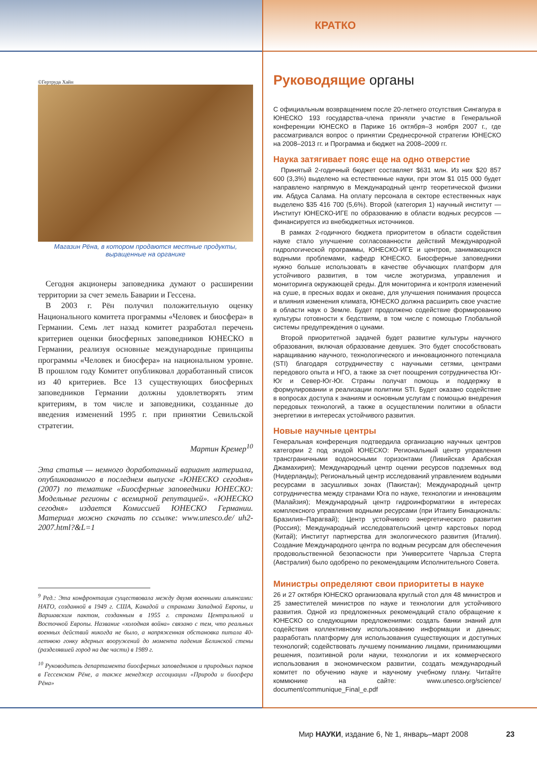КРАТКО
©Гертруда Хайн
Магазин Рёна, в котором продаются местные продукты, выращенные на органике
Сегодня акционеры заповедника думают о расширении территории за счет земель Баварии и Гессена.
В 2003 г. Рён получил положительную оценку Национального комитета программы «Человек и биосфера» в Германии. Семь лет назад комитет разработал перечень критериев оценки биосферных заповедников ЮНЕСКО в Германии, реализуя основные международные принципы программы «Человек и биосфера» на национальном уровне. В прошлом году Комитет опубликовал доработанный список из 40 критериев. Все 13 существующих биосферных заповедников Германии должны удовлетворять этим критериям, в том числе и заповедники, созданные до введения изменений 1995 г. при принятии Севильской стратегии.
Мартин Кремер<sup>10</sup>
Эта статья — немного доработанный вариант материала, опубликованного в последнем выпуске «ЮНЕСКО сегодня» (2007) по тематике «Биосферные заповедники ЮНЕСКО: Модельные регионы с всемирной репутацией». «ЮНЕСКО сегодня» издается Комиссией ЮНЕСКО Германии. Материал можно скачать по ссылке: www.unesco.de/ uh2-2007.html?&L=1
<sup>9</sup> Ред.: Эта конфронтация существовала между двумя военными альянсами: НАТО, созданной в 1949 г. США, Канадой и странами Западной Европы, и Варшавским пактом, созданным в 1955 г. странами Центральной и Восточной Европы. Название «холодная война» связано с тем, что реальных военных действий никогда не было, а напряженная обстановка питала 40-летнюю гонку ядерных вооружений до момента падения Белинской стены (разделявшей город на две части) в 1989 г.
<sup>10</sup> Руководитель департамента биосферных заповедников и природных парков в Гессенском Рёне, а также менеджер ассоциации «Природа и биосфера Рёна»
Руководящие органы
С официальным возвращением после 20-летнего отсутствия Сингапура в ЮНЕСКО 193 государства-члена приняли участие в Генеральной конференции ЮНЕСКО в Париже 16 октября–3 ноября 2007 г., где рассматривался вопрос о принятии Среднесрочной стратегии ЮНЕСКО на 2008–2013 гг. и Программа и бюджет на 2008–2009 гг.
Наука затягивает пояс еще на одно отверстие
Принятый 2-годичный бюджет составляет $631 млн. Из них $20 857 600 (3,3%) выделено на естественные науки, при этом $1 015 000 будет направлено напрямую в Международный центр теоретической физики им. Абдуса Салама. На оплату персонала в секторе естественных наук выделено $35 416 700 (5,6%). Второй (категория 1) научный институт — Институт ЮНЕСКО-ИГЕ по образованию в области водных ресурсов — финансируется из внебюджетных источников.
В рамках 2-годичного бюджета приоритетом в области содействия науке стало улучшение согласованности действий Международной гидрологической программы, ЮНЕСКО-ИГЕ и центров, занимающихся водными проблемами, кафедр ЮНЕСКО. Биосферные заповедники нужно больше использовать в качестве обучающих платформ для устойчивого развития, в том числе экотуризма, управления и мониторинга окружающей среды. Для мониторинга и контроля изменений на суше, в пресных водах и океане, для улучшения понимания процесса и влияния изменения климата, ЮНЕСКО должна расширить свое участие в области наук о Земле. Будет продолжено содействие формированию культуры готовности к бедствиям, в том числе с помощью Глобальной системы предупреждения о цунами.
Второй приоритетной задачей будет развитие культуры научного образования, включая образование девушек. Это будет способствовать наращиванию научного, технологического и инновационного потенциала (STI) благодаря сотрудничеству с научными сетями, центрами передового опыта и НГО, а также за счет поощрения сотрудничества Юг-Юг и Север-Юг-Юг. Страны получат помощь и поддержку в формулировании и реализации политики STI. Будет оказано содействие в вопросах доступа к знаниям и основным услугам с помощью внедрения передовых технологий, а также в осуществлении политики в области энергетики в интересах устойчивого развития.
Новые научные центры
Генеральная конференция подтвердила организацию научных центров категории 2 под эгидой ЮНЕСКО: Региональный центр управления трансграничными водоносными горизонтами (Ливийская Арабская Джамахирия); Международный центр оценки ресурсов подземных вод (Нидерланды); Региональный центр исследований управлением водными ресурсами в засушливых зонах (Пакистан); Международный центр сотрудничества между странами Юга по науке, технологии и инновациям (Малайзия); Международный центр гидроинформатики в интересах комплексного управления водными ресурсами (при Итаипу Бинациональ: Бразилия–Парагвай); Центр устойчивого энергетического развития (Россия); Международный исследовательский центр карстовых пород (Китай); Институт партнерства для экологического развития (Италия). Создание Международного центра по водным ресурсам для обеспечения продовольственной безопасности при Университете Чарльза Стерта (Австралия) было одобрено по рекомендациям Исполнительного Совета.
Министры определяют свои приоритеты в науке
26 и 27 октября ЮНЕСКО организовала круглый стол для 48 министров и 25 заместителей министров по науке и технологии для устойчивого развития. Одной из предложенных рекомендаций стало обращение к ЮНЕСКО со следующими предложениями: создать банки знаний для содействия коллективному использованию информации и данных; разработать платформу для использования существующих и доступных технологий; содействовать лучшему пониманию лицами, принимающими решения, позитивной роли науки, технологии и их коммерческого использования в экономическом развитии, создать международный комитет по обучению науке и научному учебному плану. Читайте коммюнике на сайте: www.unesco.org/science/ document/communique_Final_e.pdf
Мир НАУКИ, издание 6, № 1, январь–март 2008
23